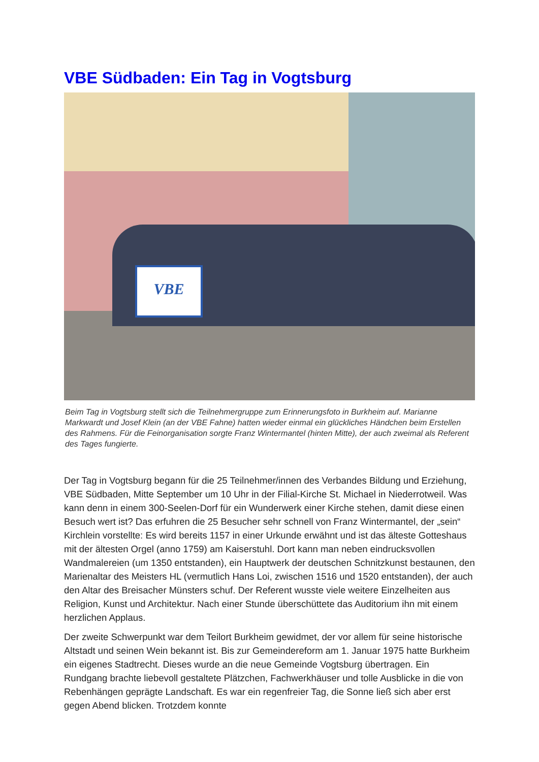VBE Südbaden: Ein Tag in Vogtsburg
VBE
Beim Tag in Vogtsburg stellt sich die Teilnehmergruppe zum Erinnerungsfoto in Burkheim auf. Marianne Markwardt und Josef Klein (an der VBE Fahne) hatten wieder einmal ein glückliches Händchen beim Erstellen des Rahmens. Für die Feinorganisation sorgte Franz Wintermantel (hinten Mitte), der auch zweimal als Referent des Tages fungierte.
Der Tag in Vogtsburg begann für die 25 Teilnehmer/innen des Verbandes Bildung und Erziehung, VBE Südbaden, Mitte September um 10 Uhr in der Filial-Kirche St. Michael in Niederrotweil. Was kann denn in einem 300-Seelen-Dorf für ein Wunderwerk einer Kirche stehen, damit diese einen Besuch wert ist? Das erfuhren die 25 Besucher sehr schnell von Franz Wintermantel, der „sein“ Kirchlein vorstellte: Es wird bereits 1157 in einer Urkunde erwähnt und ist das älteste Gotteshaus mit der ältesten Orgel (anno 1759) am Kaiserstuhl. Dort kann man neben eindrucksvollen Wandmalereien (um 1350 entstanden), ein Hauptwerk der deutschen Schnitzkunst bestaunen, den Marienaltar des Meisters HL (vermutlich Hans Loi, zwischen 1516 und 1520 entstanden), der auch den Altar des Breisacher Münsters schuf. Der Referent wusste viele weitere Einzelheiten aus Religion, Kunst und Architektur. Nach einer Stunde überschüttete das Auditorium ihn mit einem herzlichen Applaus.
Der zweite Schwerpunkt war dem Teilort Burkheim gewidmet, der vor allem für seine historische Altstadt und seinen Wein bekannt ist. Bis zur Gemeindereform am 1. Januar 1975 hatte Burkheim ein eigenes Stadtrecht. Dieses wurde an die neue Gemeinde Vogtsburg übertragen. Ein Rundgang brachte liebevoll gestaltete Plätzchen, Fachwerkhäuser und tolle Ausblicke in die von Rebenhängen geprägte Landschaft. Es war ein regenfreier Tag, die Sonne ließ sich aber erst gegen Abend blicken. Trotzdem konnte